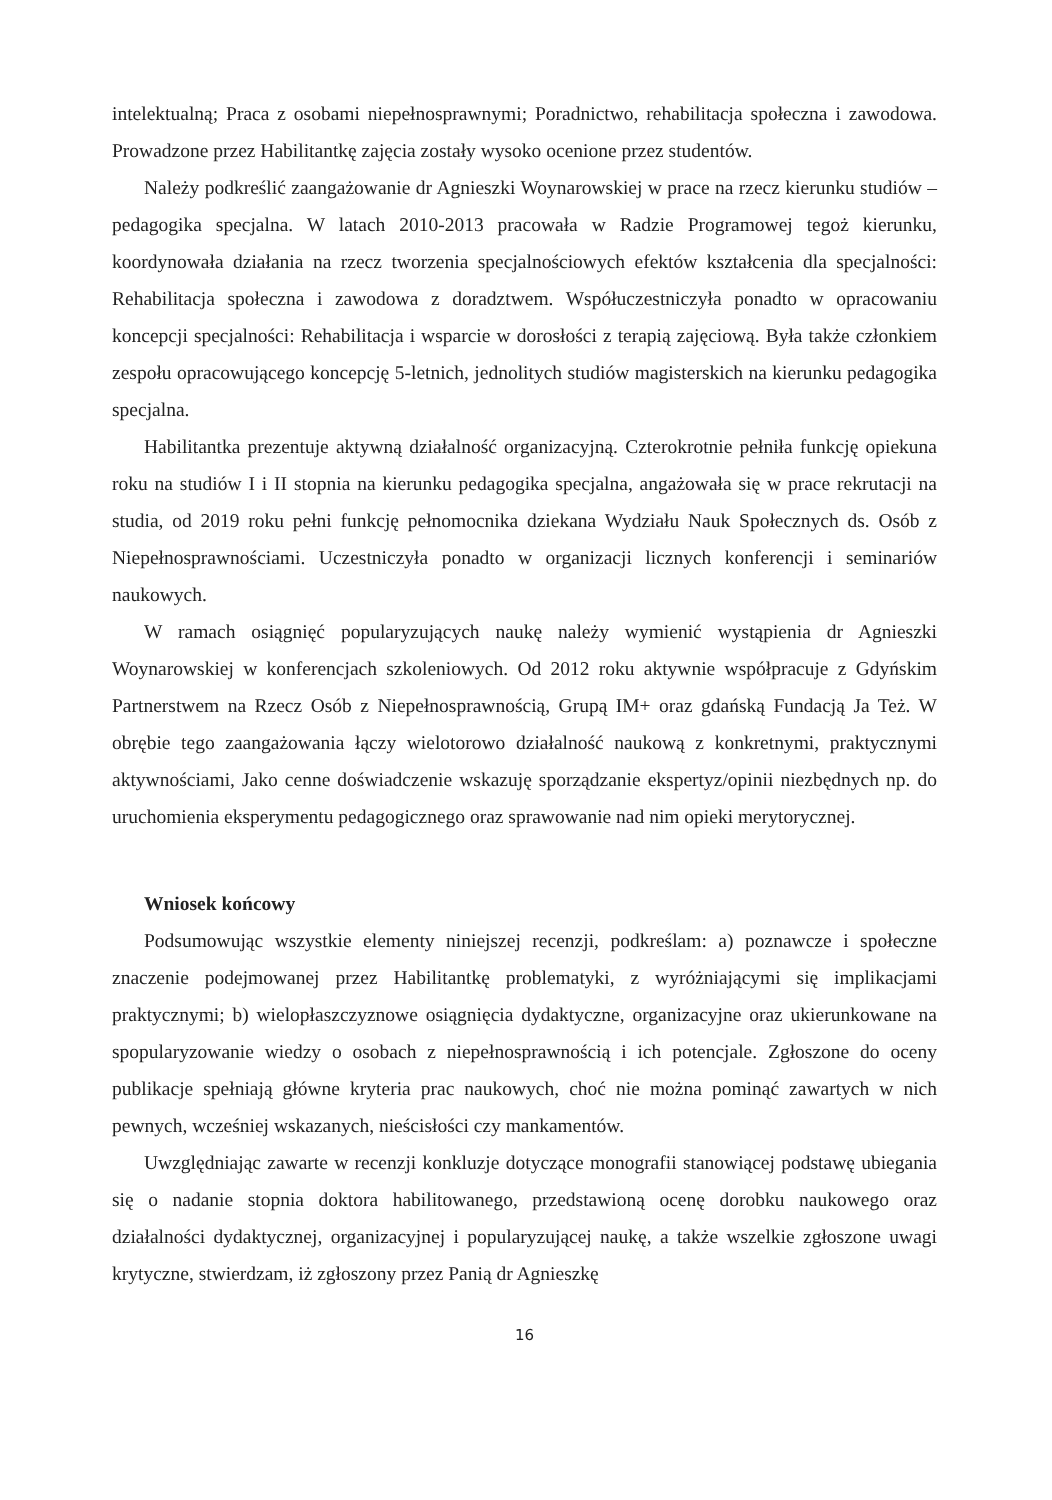intelektualną; Praca z osobami niepełnosprawnymi; Poradnictwo, rehabilitacja społeczna i zawodowa. Prowadzone przez Habilitantkę zajęcia zostały wysoko ocenione przez studentów.
Należy podkreślić zaangażowanie dr Agnieszki Woynarowskiej w prace na rzecz kierunku studiów – pedagogika specjalna. W latach 2010-2013 pracowała w Radzie Programowej tegoż kierunku, koordynowała działania na rzecz tworzenia specjalnościowych efektów kształcenia dla specjalności: Rehabilitacja społeczna i zawodowa z doradztwem. Współuczestniczyła ponadto w opracowaniu koncepcji specjalności: Rehabilitacja i wsparcie w dorosłości z terapią zajęciową. Była także członkiem zespołu opracowującego koncepcję 5-letnich, jednolitych studiów magisterskich na kierunku pedagogika specjalna.
Habilitantka prezentuje aktywną działalność organizacyjną. Czterokrotnie pełniła funkcję opiekuna roku na studiów I i II stopnia na kierunku pedagogika specjalna, angażowała się w prace rekrutacji na studia, od 2019 roku pełni funkcję pełnomocnika dziekana Wydziału Nauk Społecznych ds. Osób z Niepełnosprawnościami. Uczestniczyła ponadto w organizacji licznych konferencji i seminariów naukowych.
W ramach osiągnięć popularyzujących naukę należy wymienić wystąpienia dr Agnieszki Woynarowskiej w konferencjach szkoleniowych. Od 2012 roku aktywnie współpracuje z Gdyńskim Partnerstwem na Rzecz Osób z Niepełnosprawnością, Grupą IM+ oraz gdańską Fundacją Ja Też. W obrębie tego zaangażowania łączy wielotorowo działalność naukową z konkretnymi, praktycznymi aktywnościami, Jako cenne doświadczenie wskazuję sporządzanie ekspertyz/opinii niezbędnych np. do uruchomienia eksperymentu pedagogicznego oraz sprawowanie nad nim opieki merytorycznej.
Wniosek końcowy
Podsumowując wszystkie elementy niniejszej recenzji, podkreślam: a) poznawcze i społeczne znaczenie podejmowanej przez Habilitantkę problematyki, z wyróżniającymi się implikacjami praktycznymi; b) wielopłaszczyznowe osiągnięcia dydaktyczne, organizacyjne oraz ukierunkowane na spopularyzowanie wiedzy o osobach z niepełnosprawnością i ich potencjale. Zgłoszone do oceny publikacje spełniają główne kryteria prac naukowych, choć nie można pominąć zawartych w nich pewnych, wcześniej wskazanych, nieścisłości czy mankamentów.
Uwzględniając zawarte w recenzji konkluzje dotyczące monografii stanowiącej podstawę ubiegania się o nadanie stopnia doktora habilitowanego, przedstawioną ocenę dorobku naukowego oraz działalności dydaktycznej, organizacyjnej i popularyzującej naukę, a także wszelkie zgłoszone uwagi krytyczne, stwierdzam, iż zgłoszony przez Panią dr Agnieszkę
16